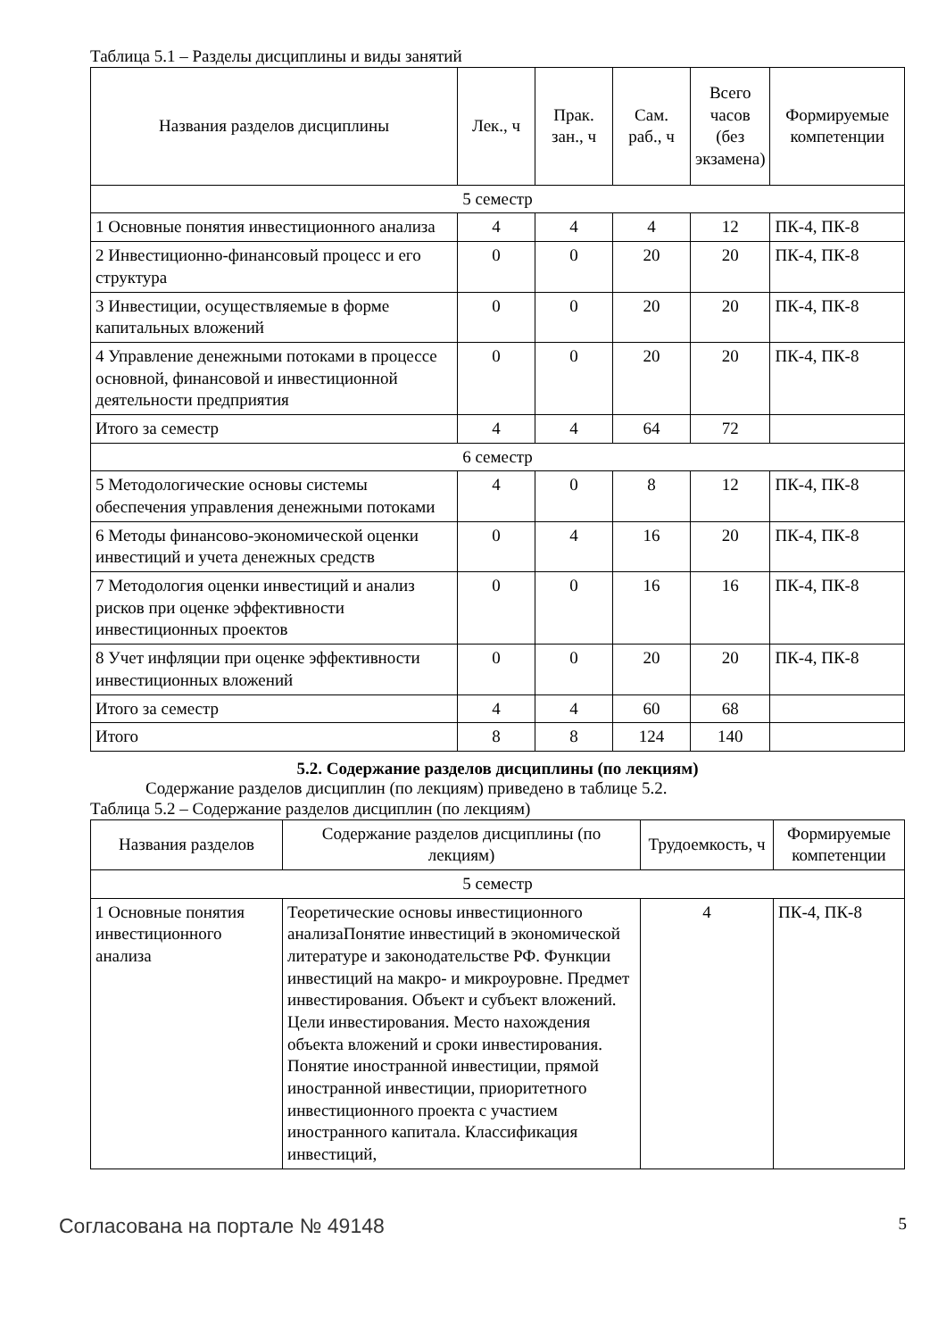Таблица 5.1 – Разделы дисциплины и виды занятий
| Названия разделов дисциплины | Лек., ч | Прак. зан., ч | Сам. раб., ч | Всего часов (без экзамена) | Формируемые компетенции |
| --- | --- | --- | --- | --- | --- |
| 5 семестр | | | | | |
| 1 Основные понятия инвестиционного анализа | 4 | 4 | 4 | 12 | ПК-4, ПК-8 |
| 2 Инвестиционно-финансовый процесс и его структура | 0 | 0 | 20 | 20 | ПК-4, ПК-8 |
| 3 Инвестиции, осуществляемые в форме капитальных вложений | 0 | 0 | 20 | 20 | ПК-4, ПК-8 |
| 4 Управление денежными потоками в процессе основной, финансовой и инвестиционной деятельности предприятия | 0 | 0 | 20 | 20 | ПК-4, ПК-8 |
| Итого за семестр | 4 | 4 | 64 | 72 | |
| 6 семестр | | | | | |
| 5 Методологические основы системы обеспечения управления денежными потоками | 4 | 0 | 8 | 12 | ПК-4, ПК-8 |
| 6 Методы финансово-экономической оценки инвестиций и учета денежных средств | 0 | 4 | 16 | 20 | ПК-4, ПК-8 |
| 7 Методология оценки инвестиций и анализ рисков при оценке эффективности инвестиционных проектов | 0 | 0 | 16 | 16 | ПК-4, ПК-8 |
| 8 Учет инфляции при оценке эффективности инвестиционных вложений | 0 | 0 | 20 | 20 | ПК-4, ПК-8 |
| Итого за семестр | 4 | 4 | 60 | 68 | |
| Итого | 8 | 8 | 124 | 140 | |
5.2. Содержание разделов дисциплины (по лекциям)
Содержание разделов дисциплин (по лекциям) приведено в таблице 5.2.
Таблица 5.2 – Содержание разделов дисциплин (по лекциям)
| Названия разделов | Содержание разделов дисциплины (по лекциям) | Трудоемкость, ч | Формируемые компетенции |
| --- | --- | --- | --- |
| 5 семестр | | | |
| 1 Основные понятия инвестиционного анализа | Теоретические основы инвестиционного анализаПонятие инвестиций в экономической литературе и законодательстве РФ. Функции инвестиций на макро- и микроуровне. Предмет инвестирования. Объект и субъект вложений. Цели инвестирования. Место нахождения объекта вложений и сроки инвестирования. Понятие иностранной инвестиции, прямой иностранной инвестиции, приоритетного инвестиционного проекта с участием иностранного капитала. Классификация инвестиций, | 4 | ПК-4, ПК-8 |
Согласована на портале № 49148 5